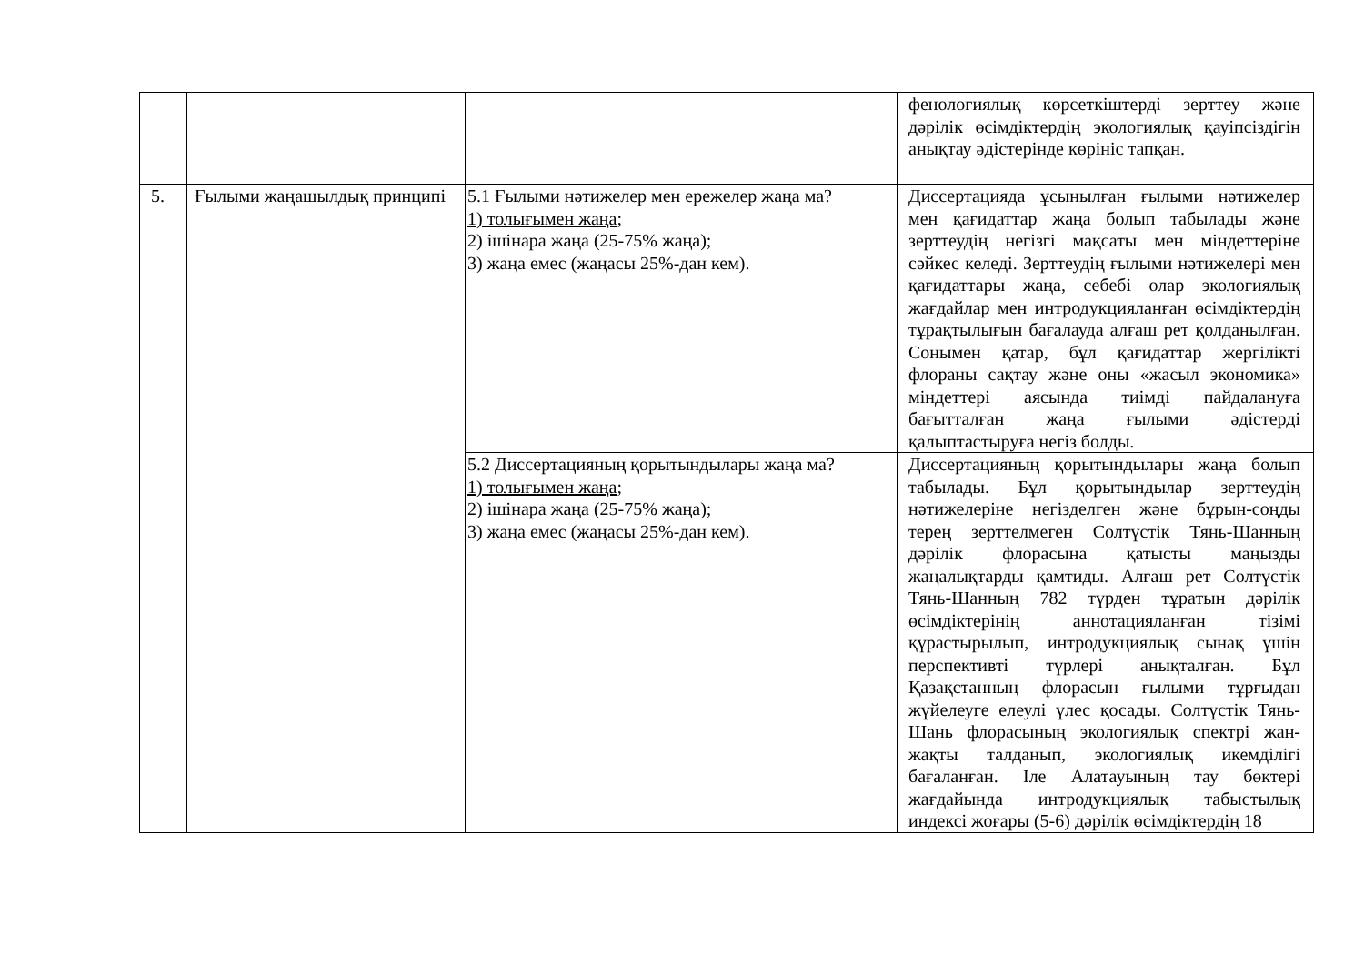| | | | фенологиялық көрсеткіштерді зерттеу және дәрілік өсімдіктердің экологиялық қауіпсіздігін анықтау әдістерінде көрініс тапқан. |
| 5. | Ғылыми жаңашылдық принципі | 5.1 Ғылыми нәтижелер мен ережелер жаңа ма? 1) толығымен жаңа; 2) ішінара жаңа (25-75% жаңа); 3) жаңа емес (жаңасы 25%-дан кем). | Диссертацияда ұсынылған ғылыми нәтижелер мен қағидаттар жаңа болып табылады және зерттеудің негізгі мақсаты мен міндеттеріне сәйкес келеді. Зерттеудің ғылыми нәтижелері мен қағидаттары жаңа, себебі олар экологиялық жағдайлар мен интродукцияланған өсімдіктердің тұрақтылығын бағалауда алғаш рет қолданылған. Сонымен қатар, бұл қағидаттар жергілікті флораны сақтау және оны «жасыл экономика» міндеттері аясында тиімді пайдалануға бағытталған жаңа ғылыми әдістерді қалыптастыруға негіз болды. |
| | | 5.2 Диссертацияның қорытындылары жаңа ма? 1) толығымен жаңа; 2) ішінара жаңа (25-75% жаңа); 3) жаңа емес (жаңасы 25%-дан кем). | Диссертацияның қорытындылары жаңа болып табылады. Бұл қорытындылар зерттеудің нәтижелеріне негізделген және бұрын-соңды терең зерттелмеген Солтүстік Тянь-Шанның дәрілік флорасына қатысты маңызды жаңалықтарды қамтиды. Алғаш рет Солтүстік Тянь-Шанның 782 түрден тұратын дәрілік өсімдіктерінің аннотацияланған тізімі құрастырылып, интродукциялық сынақ үшін перспективті түрлері анықталған. Бұл Қазақстанның флорасын ғылыми тұрғыдан жүйелеуге елеулі үлес қосады. Солтүстік Тянь-Шань флорасының экологиялық спектрі жан-жақты талданып, экологиялық икемділігі бағаланған. Іле Алатауының тау бөктері жағдайында интродукциялық табыстылық индексі жоғары (5-6) дәрілік өсімдіктердің 18 |